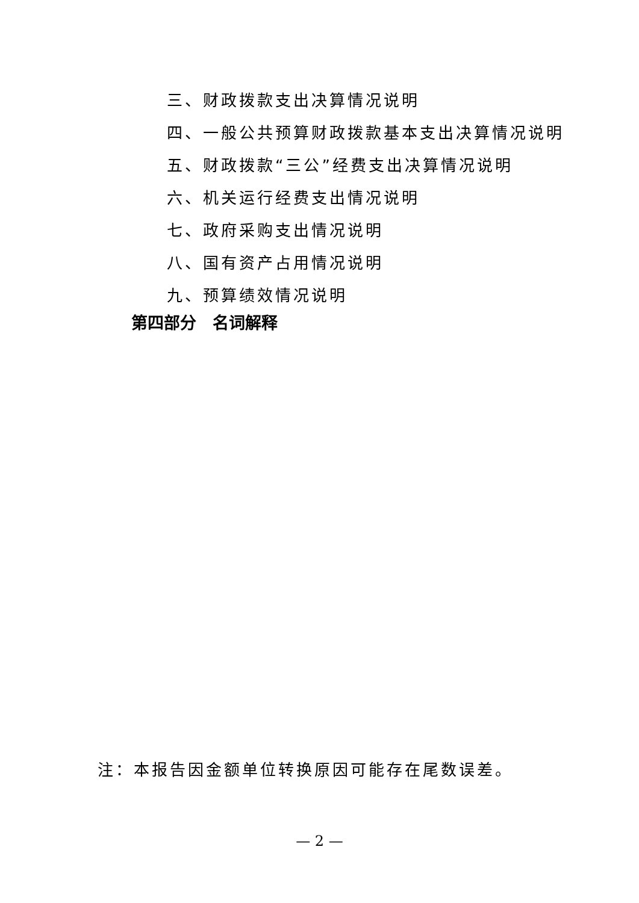三、财政拨款支出决算情况说明
四、一般公共预算财政拨款基本支出决算情况说明
五、财政拨款“三公”经费支出决算情况说明
六、机关运行经费支出情况说明
七、政府采购支出情况说明
八、国有资产占用情况说明
九、预算绩效情况说明
第四部分　名词解释
注：本报告因金额单位转换原因可能存在尾数误差。
— 2 —